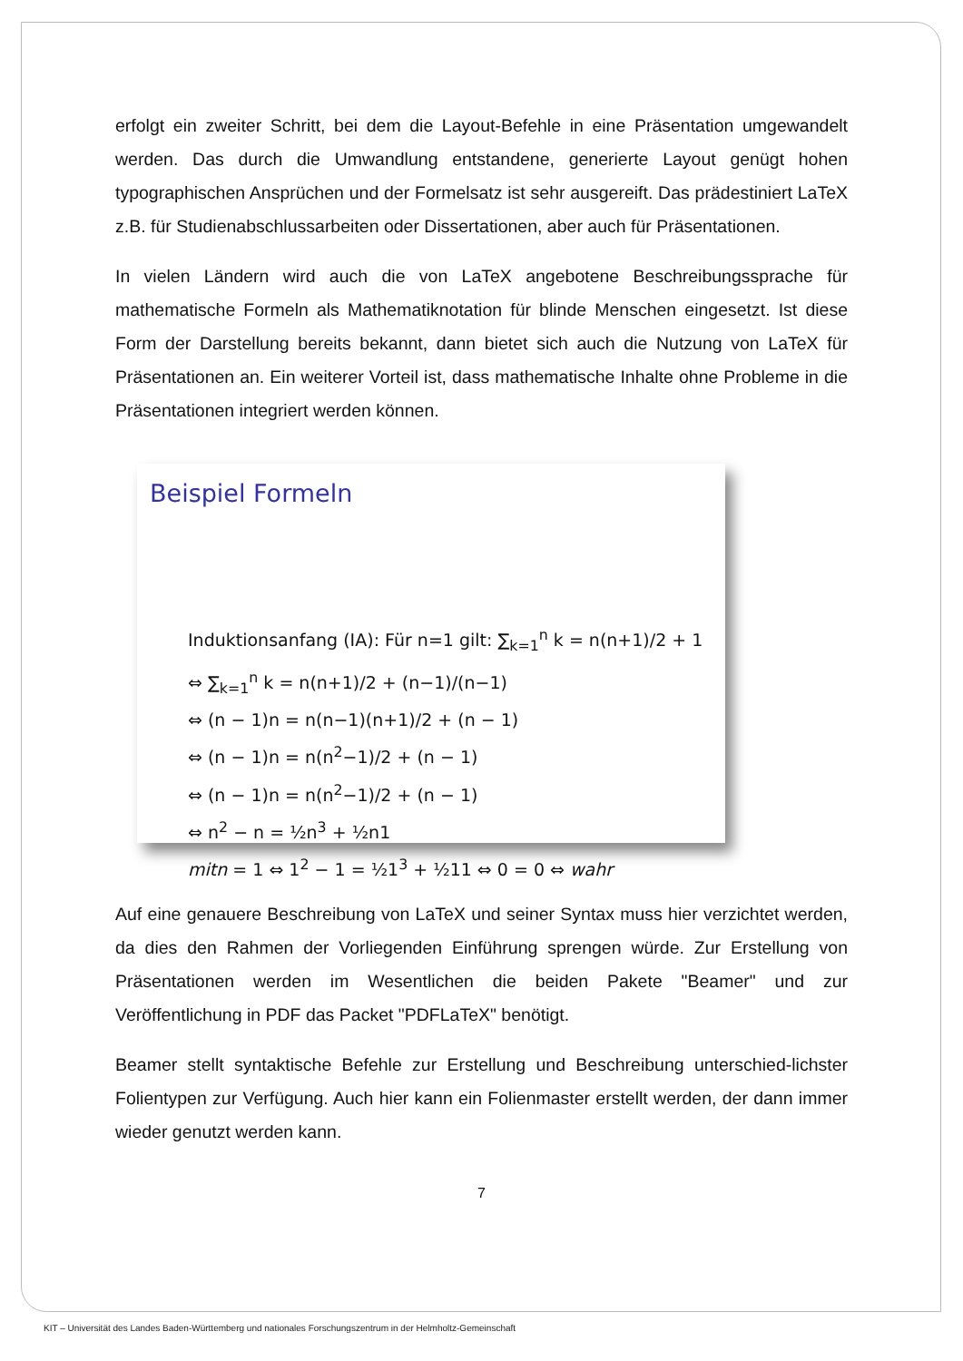erfolgt ein zweiter Schritt, bei dem die Layout-Befehle in eine Präsentation umgewandelt werden. Das durch die Umwandlung entstandene, generierte Layout genügt hohen typographischen Ansprüchen und der Formelsatz ist sehr ausgereift. Das prädestiniert LaTeX z.B. für Studienabschlussarbeiten oder Dissertationen, aber auch für Präsentationen.
In vielen Ländern wird auch die von LaTeX angebotene Beschreibungssprache für mathematische Formeln als Mathematiknotation für blinde Menschen eingesetzt. Ist diese Form der Darstellung bereits bekannt, dann bietet sich auch die Nutzung von LaTeX für Präsentationen an. Ein weiterer Vorteil ist, dass mathematische Inhalte ohne Probleme in die Präsentationen integriert werden können.
Beispiel Formeln
Induktionsanfang (IA): Für n=1 gilt: ∑<sub>k=1</sub><sup>n</sup> k = n(n+1)/2 + 1
⇔ ∑<sub>k=1</sub><sup>n</sup> k = n(n+1)/2 + (n−1)/(n−1)
⇔ (n − 1)n = n(n−1)(n+1)/2 + (n − 1)
⇔ (n − 1)n = n(n<sup>2</sup>−1)/2 + (n − 1)
⇔ (n − 1)n = n(n<sup>2</sup>−1)/2 + (n − 1)
⇔ n<sup>2</sup> − n = ½n<sup>3</sup> + ½n1
mitn = 1 ⇔ 1<sup>2</sup> − 1 = ½1<sup>3</sup> + ½11 ⇔ 0 = 0 ⇔ wahr
Auf eine genauere Beschreibung von LaTeX und seiner Syntax muss hier verzichtet werden, da dies den Rahmen der Vorliegenden Einführung sprengen würde. Zur Erstellung von Präsentationen werden im Wesentlichen die beiden Pakete "Beamer" und zur Veröffentlichung in PDF das Packet "PDFLaTeX" benötigt.
Beamer stellt syntaktische Befehle zur Erstellung und Beschreibung unterschied-lichster Folientypen zur Verfügung. Auch hier kann ein Folienmaster erstellt werden, der dann immer wieder genutzt werden kann.
7
KIT – Universität des Landes Baden-Württemberg und nationales Forschungszentrum in der Helmholtz-Gemeinschaft